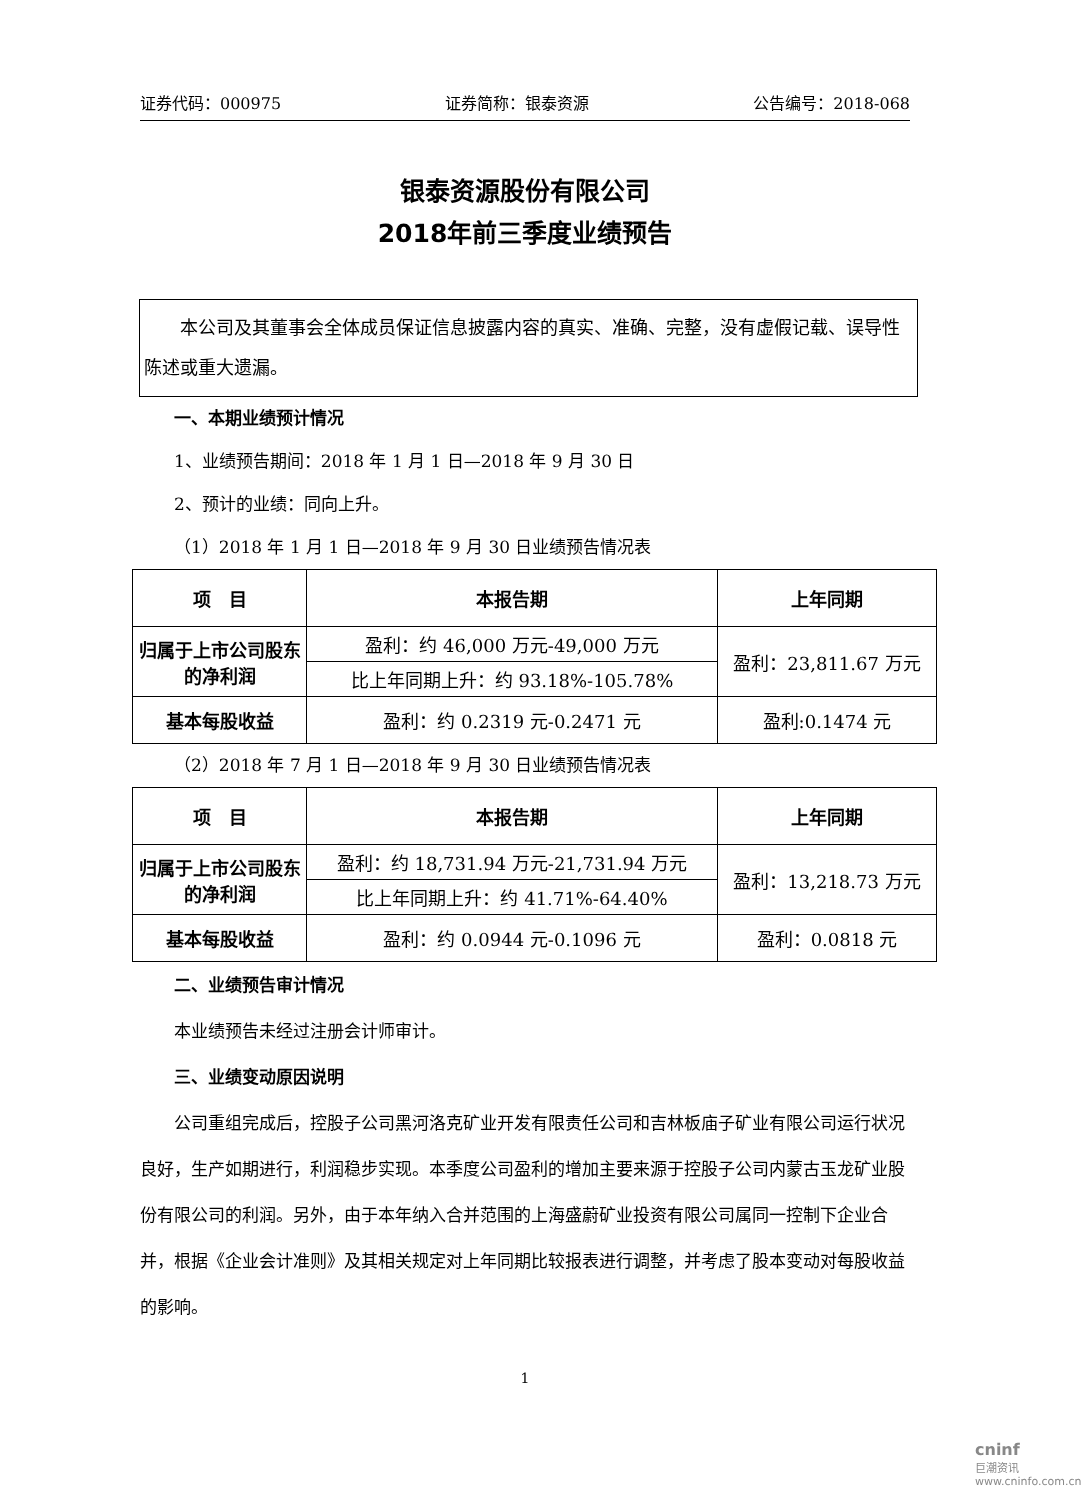证券代码：000975 证券简称：银泰资源 公告编号：2018-068
银泰资源股份有限公司
2018年前三季度业绩预告
　　本公司及其董事会全体成员保证信息披露内容的真实、准确、完整，没有虚假记载、误导性陈述或重大遗漏。
一、本期业绩预计情况
1、业绩预告期间：2018 年 1 月 1 日—2018 年 9 月 30 日
2、预计的业绩：同向上升。
（1）2018 年 1 月 1 日—2018 年 9 月 30 日业绩预告情况表
| 项 目 | 本报告期 | 上年同期 |
| --- | --- | --- |
| 归属于上市公司股东的净利润 | 盈利：约 46,000 万元-49,000 万元 | 盈利：23,811.67 万元 |
| | 比上年同期上升：约 93.18%-105.78% | |
| 基本每股收益 | 盈利：约 0.2319 元-0.2471 元 | 盈利:0.1474 元 |
（2）2018 年 7 月 1 日—2018 年 9 月 30 日业绩预告情况表
| 项 目 | 本报告期 | 上年同期 |
| --- | --- | --- |
| 归属于上市公司股东的净利润 | 盈利：约 18,731.94 万元-21,731.94 万元 | 盈利：13,218.73 万元 |
| | 比上年同期上升：约 41.71%-64.40% | |
| 基本每股收益 | 盈利：约 0.0944 元-0.1096 元 | 盈利：0.0818 元 |
二、业绩预告审计情况
本业绩预告未经过注册会计师审计。
三、业绩变动原因说明
公司重组完成后，控股子公司黑河洛克矿业开发有限责任公司和吉林板庙子矿业有限公司运行状况良好，生产如期进行，利润稳步实现。本季度公司盈利的增加主要来源于控股子公司内蒙古玉龙矿业股份有限公司的利润。另外，由于本年纳入合并范围的上海盛蔚矿业投资有限公司属同一控制下企业合并，根据《企业会计准则》及其相关规定对上年同期比较报表进行调整，并考虑了股本变动对每股收益的影响。
1
cninf
巨潮资讯
www.cninfo.com.cn